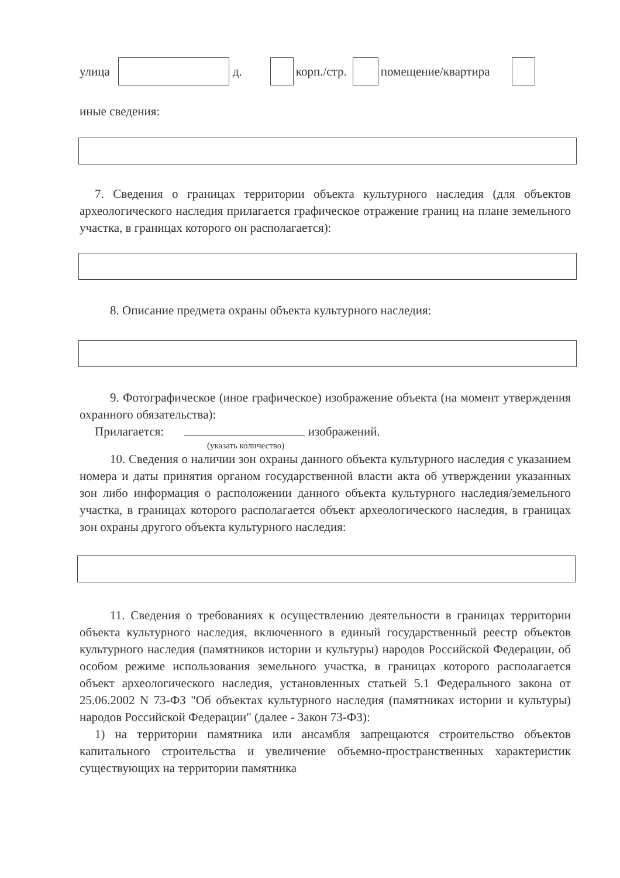улица д. корп./стр. помещение/квартира
иные сведения:
7. Сведения о границах территории объекта культурного наследия (для объектов археологического наследия прилагается графическое отражение границ на плане земельного участка, в границах которого он располагается):
8. Описание предмета охраны объекта культурного наследия:
9. Фотографическое (иное графическое) изображение объекта (на момент утверждения охранного обязательства):
Прилагается: изображений.
(указать количество)
10. Сведения о наличии зон охраны данного объекта культурного наследия с указанием номера и даты принятия органом государственной власти акта об утверждении указанных зон либо информация о расположении данного объекта культурного наследия/земельного участка, в границах которого располагается объект археологического наследия, в границах зон охраны другого объекта культурного наследия:
11. Сведения о требованиях к осуществлению деятельности в границах территории объекта культурного наследия, включенного в единый государственный реестр объектов культурного наследия (памятников истории и культуры) народов Российской Федерации, об особом режиме использования земельного участка, в границах которого располагается объект археологического наследия, установленных статьей 5.1 Федерального закона от 25.06.2002 N 73-ФЗ "Об объектах культурного наследия (памятниках истории и культуры) народов Российской Федерации" (далее - Закон 73-ФЗ):
1) на территории памятника или ансамбля запрещаются строительство объектов капитального строительства и увеличение объемно-пространственных характеристик существующих на территории памятника